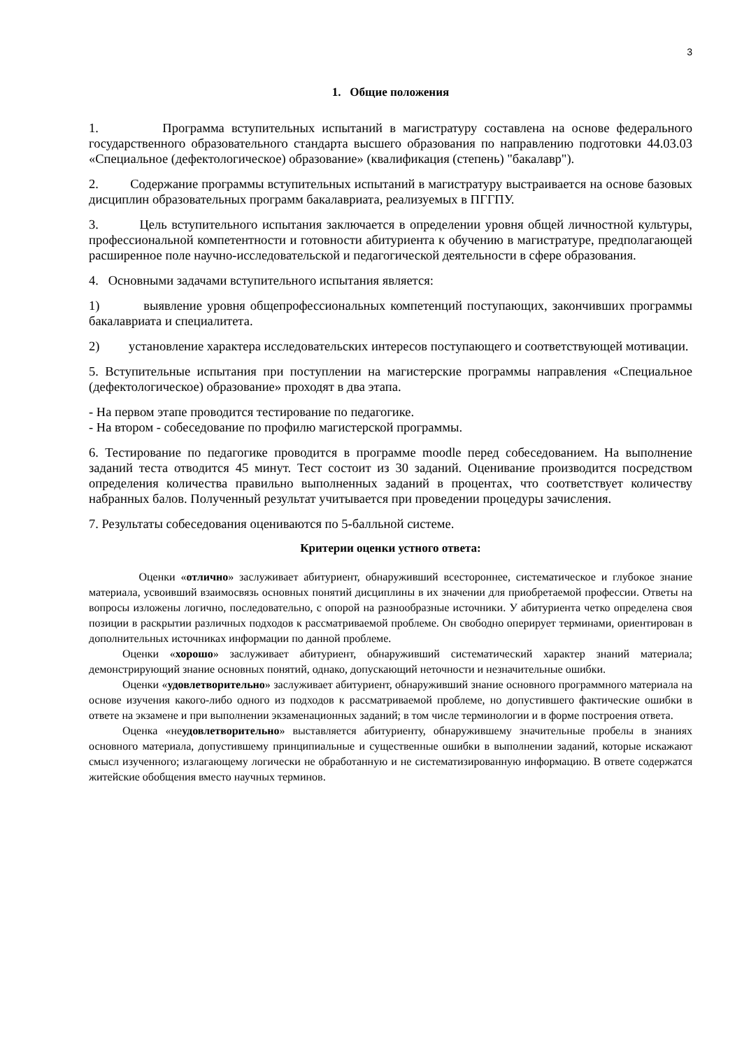3
1. Общие положения
1. Программа вступительных испытаний в магистратуру составлена на основе федерального государственного образовательного стандарта высшего образования по направлению подготовки 44.03.03 «Специальное (дефектологическое) образование» (квалификация (степень) "бакалавр").
2. Содержание программы вступительных испытаний в магистратуру выстраивается на основе базовых дисциплин образовательных программ бакалавриата, реализуемых в ПГГПУ.
3. Цель вступительного испытания заключается в определении уровня общей личностной культуры, профессиональной компетентности и готовности абитуриента к обучению в магистратуре, предполагающей расширенное поле научно-исследовательской и педагогической деятельности в сфере образования.
4. Основными задачами вступительного испытания является:
1) выявление уровня общепрофессиональных компетенций поступающих, закончивших программы бакалавриата и специалитета.
2) установление характера исследовательских интересов поступающего и соответствующей мотивации.
5. Вступительные испытания при поступлении на магистерские программы направления «Специальное (дефектологическое) образование» проходят в два этапа.
- На первом этапе проводится тестирование по педагогике.
- На втором - собеседование по профилю магистерской программы.
6. Тестирование по педагогике проводится в программе moodle перед собеседованием. На выполнение заданий теста отводится 45 минут. Тест состоит из 30 заданий. Оценивание производится посредством определения количества правильно выполненных заданий в процентах, что соответствует количеству набранных балов. Полученный результат учитывается при проведении процедуры зачисления.
7. Результаты собеседования оцениваются по 5-балльной системе.
Критерии оценки устного ответа:
Оценки «отлично» заслуживает абитуриент, обнаруживший всестороннее, систематическое и глубокое знание материала, усвоивший взаимосвязь основных понятий дисциплины в их значении для приобретаемой профессии. Ответы на вопросы изложены логично, последовательно, с опорой на разнообразные источники. У абитуриента четко определена своя позиции в раскрытии различных подходов к рассматриваемой проблеме. Он свободно оперирует терминами, ориентирован в дополнительных источниках информации по данной проблеме.
Оценки «хорошо» заслуживает абитуриент, обнаруживший систематический характер знаний материала; демонстрирующий знание основных понятий, однако, допускающий неточности и незначительные ошибки.
Оценки «удовлетворительно» заслуживает абитуриент, обнаруживший знание основного программного материала на основе изучения какого-либо одного из подходов к рассматриваемой проблеме, но допустившего фактические ошибки в ответе на экзамене и при выполнении экзаменационных заданий; в том числе терминологии и в форме построения ответа.
Оценка «неудовлетворительно» выставляется абитуриенту, обнаружившему значительные пробелы в знаниях основного материала, допустившему принципиальные и существенные ошибки в выполнении заданий, которые искажают смысл изученного; излагающему логически не обработанную и не систематизированную информацию. В ответе содержатся житейские обобщения вместо научных терминов.